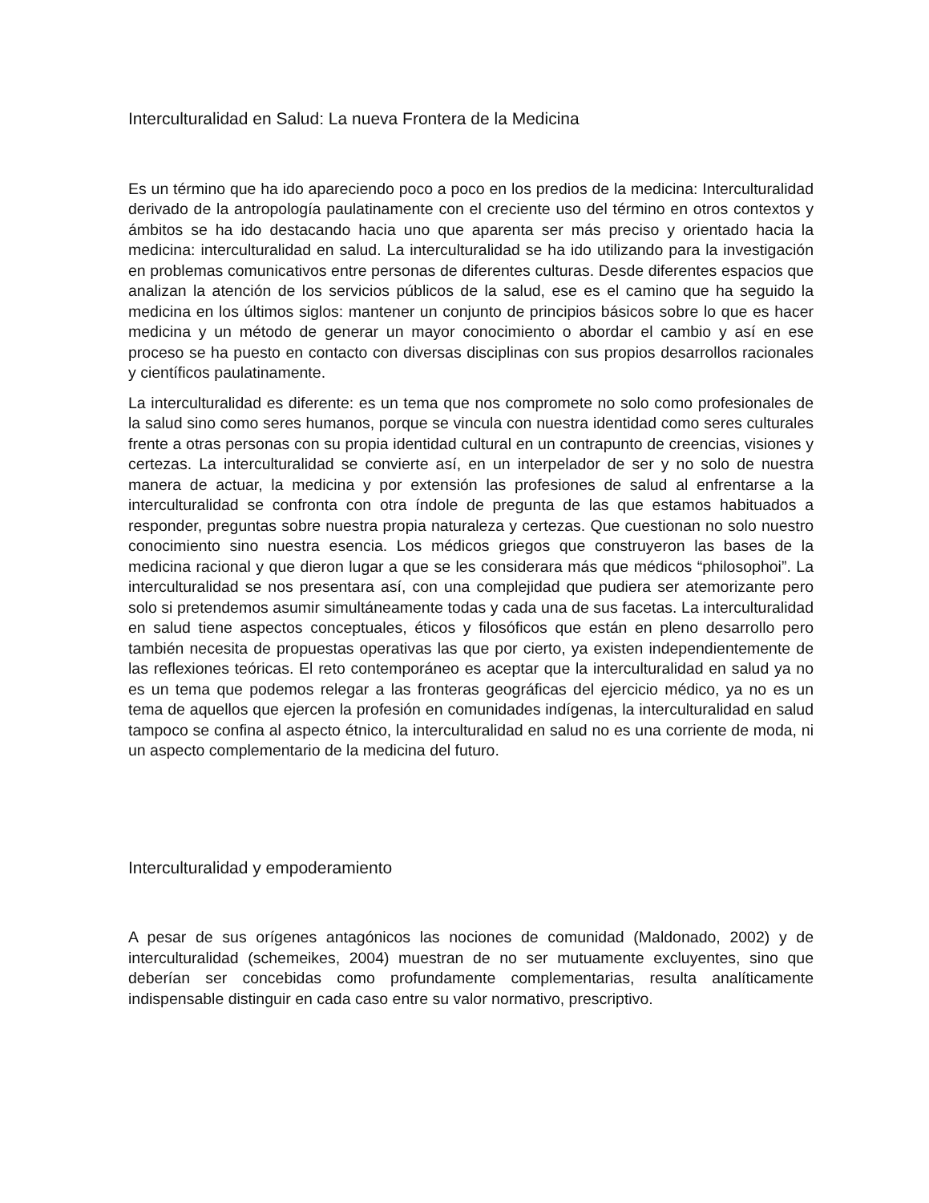Interculturalidad en Salud: La nueva Frontera de la Medicina
Es un término que ha ido apareciendo poco a poco en los predios de la medicina: Interculturalidad derivado de la antropología paulatinamente con el creciente uso del término en otros contextos y ámbitos se ha ido destacando hacia uno que aparenta ser más preciso y orientado hacia la medicina: interculturalidad en salud. La interculturalidad se ha ido utilizando para la investigación en problemas comunicativos entre personas de diferentes culturas. Desde diferentes espacios que analizan la atención de los servicios públicos de la salud, ese es el camino que ha seguido la medicina en los últimos siglos: mantener un conjunto de principios básicos sobre lo que es hacer medicina y un método de generar un mayor conocimiento o abordar el cambio y así en ese proceso se ha puesto en contacto con diversas disciplinas con sus propios desarrollos racionales y científicos paulatinamente.
La interculturalidad es diferente: es un tema que nos compromete no solo como profesionales de la salud sino como seres humanos, porque se vincula con nuestra identidad como seres culturales frente a otras personas con su propia identidad cultural en un contrapunto de creencias, visiones y certezas. La interculturalidad se convierte así, en un interpelador de ser y no solo de nuestra manera de actuar, la medicina y por extensión las profesiones de salud al enfrentarse a la interculturalidad se confronta con otra índole de pregunta de las que estamos habituados a responder, preguntas sobre nuestra propia naturaleza y certezas. Que cuestionan no solo nuestro conocimiento sino nuestra esencia. Los médicos griegos que construyeron las bases de la medicina racional y que dieron lugar a que se les considerara más que médicos “philosophoi”. La interculturalidad se nos presentara así, con una complejidad que pudiera ser atemorizante pero solo si pretendemos asumir simultáneamente todas y cada una de sus facetas. La interculturalidad en salud tiene aspectos conceptuales, éticos y filosóficos que están en pleno desarrollo pero también necesita de propuestas operativas las que por cierto, ya existen independientemente de las reflexiones teóricas. El reto contemporáneo es aceptar que la interculturalidad en salud ya no es un tema que podemos relegar a las fronteras geográficas del ejercicio médico, ya no es un tema de aquellos que ejercen la profesión en comunidades indígenas, la interculturalidad en salud tampoco se confina al aspecto étnico, la interculturalidad en salud no es una corriente de moda, ni un aspecto complementario de la medicina del futuro.
Interculturalidad y empoderamiento
A pesar de sus orígenes antagónicos las nociones de comunidad (Maldonado, 2002) y de interculturalidad (schemeikes, 2004) muestran de no ser mutuamente excluyentes, sino que deberían ser concebidas como profundamente complementarias, resulta analíticamente indispensable distinguir en cada caso entre su valor normativo, prescriptivo.